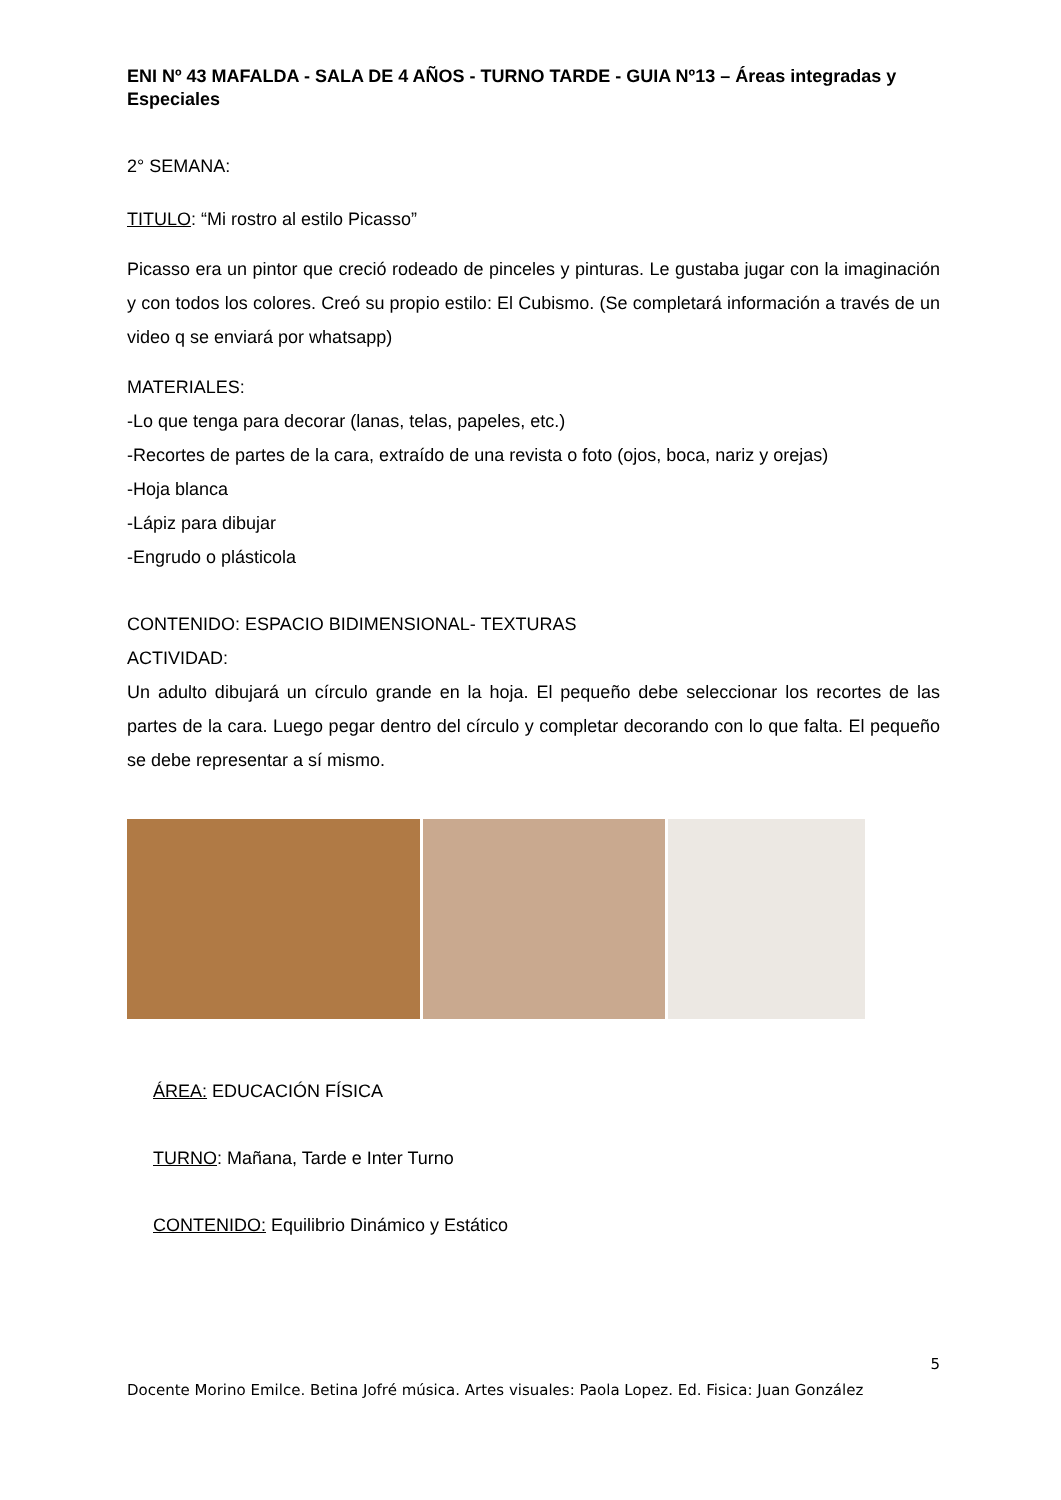ENI Nº 43 MAFALDA - SALA DE 4 AÑOS - TURNO TARDE - GUIA Nº13 – Áreas integradas y Especiales
2° SEMANA:
TITULO: “Mi rostro al estilo Picasso”
Picasso era un pintor que creció rodeado de pinceles y pinturas. Le gustaba jugar con la imaginación y con todos los colores. Creó su propio estilo: El Cubismo. (Se completará información a través de un video q se enviará por whatsapp)
MATERIALES:
-Lo que tenga para decorar (lanas, telas, papeles, etc.)
-Recortes de partes de la cara, extraído de una revista o foto (ojos, boca, nariz y orejas)
-Hoja blanca
-Lápiz para dibujar
-Engrudo o plásticola
CONTENIDO: ESPACIO BIDIMENSIONAL- TEXTURAS
ACTIVIDAD:
Un adulto dibujará un círculo grande en la hoja. El pequeño debe seleccionar los recortes de las partes de la cara. Luego pegar dentro del círculo y completar decorando con lo que falta. El pequeño se debe representar a sí mismo.
ÁREA: EDUCACIÓN FÍSICA
TURNO: Mañana, Tarde e Inter Turno
CONTENIDO: Equilibrio Dinámico y Estático
5
Docente Morino Emilce. Betina Jofré música. Artes visuales: Paola Lopez. Ed. Fisica: Juan González